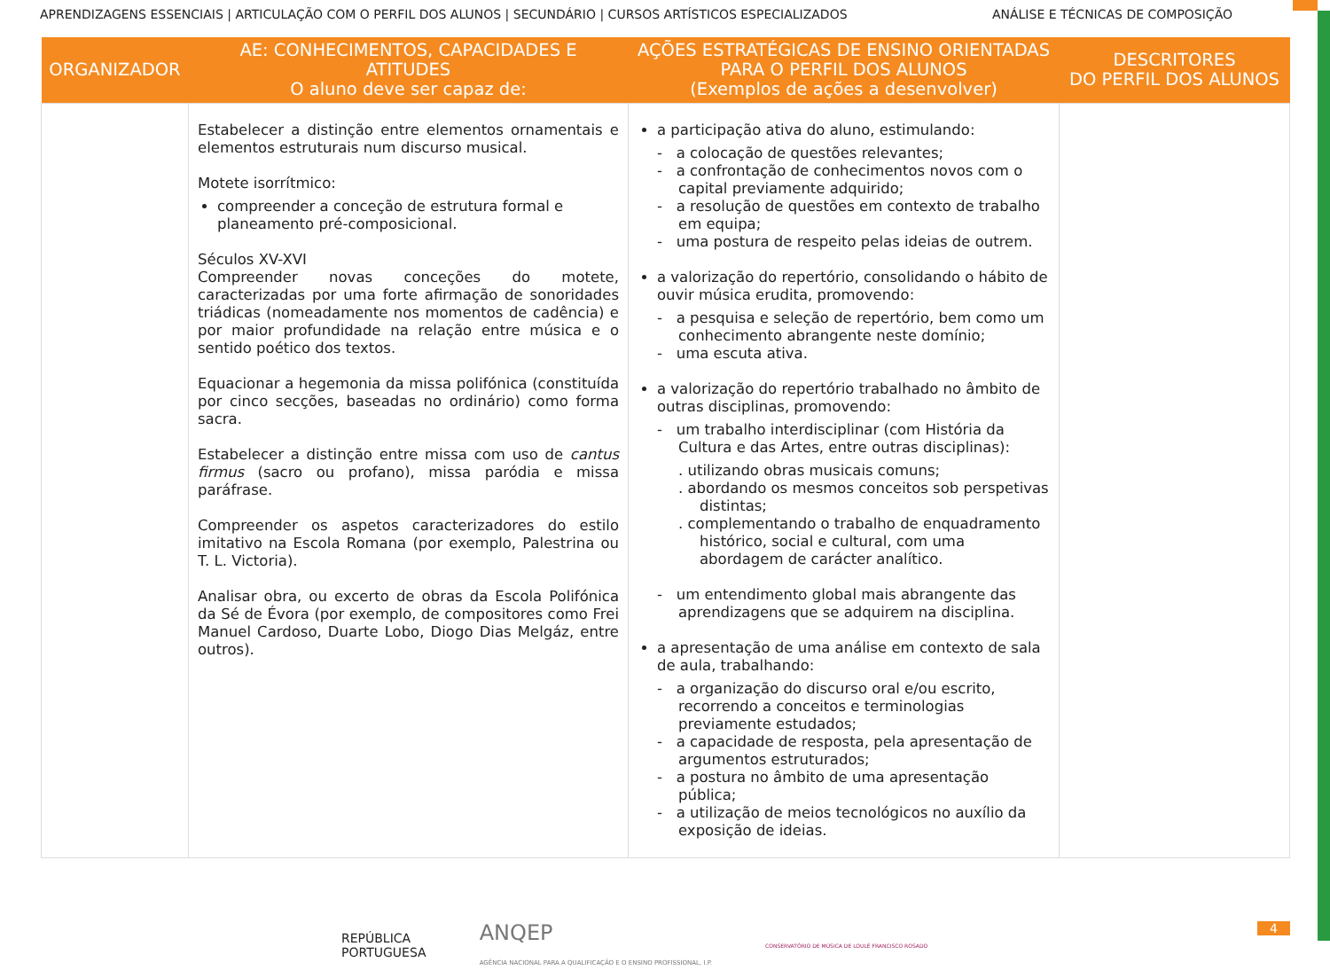APRENDIZAGENS ESSENCIAIS | ARTICULAÇÃO COM O PERFIL DOS ALUNOS | SECUNDÁRIO | CURSOS ARTÍSTICOS ESPECIALIZADOS ANÁLISE E TÉCNICAS DE COMPOSIÇÃO
| ORGANIZADOR | AE: CONHECIMENTOS, CAPACIDADES E ATITUDES O aluno deve ser capaz de: | AÇÕES ESTRATÉGICAS DE ENSINO ORIENTADAS PARA O PERFIL DOS ALUNOS (Exemplos de ações a desenvolver) | DESCRITORES DO PERFIL DOS ALUNOS |
| --- | --- | --- | --- |
| | Estabelecer a distinção entre elementos ornamentais e elementos estruturais num discurso musical. Motete isorrítmico: compreender a conceção de estrutura formal e planeamento pré-composicional. Séculos XV-XVI Compreender novas conceções do motete, caracterizadas por uma forte afirmação de sonoridades triádicas (nomeadamente nos momentos de cadência) e por maior profundidade na relação entre música e o sentido poético dos textos. Equacionar a hegemonia da missa polifónica (constituída por cinco secções, baseadas no ordinário) como forma sacra. Estabelecer a distinção entre missa com uso de cantus firmus (sacro ou profano), missa paródia e missa paráfrase. Compreender os aspetos caracterizadores do estilo imitativo na Escola Romana (por exemplo, Palestrina ou T. L. Victoria). Analisar obra, ou excerto de obras da Escola Polifónica da Sé de Évora (por exemplo, de compositores como Frei Manuel Cardoso, Duarte Lobo, Diogo Dias Melgáz, entre outros). | a participação ativa do aluno, estimulando: - a colocação de questões relevantes; - a confrontação de conhecimentos novos com o capital previamente adquirido; - a resolução de questões em contexto de trabalho em equipa; - uma postura de respeito pelas ideias de outrem. a valorização do repertório, consolidando o hábito de ouvir música erudita, promovendo: - a pesquisa e seleção de repertório, bem como um conhecimento abrangente neste domínio; - uma escuta ativa. a valorização do repertório trabalhado no âmbito de outras disciplinas, promovendo: - um trabalho interdisciplinar (com História da Cultura e das Artes, entre outras disciplinas): . utilizando obras musicais comuns; . abordando os mesmos conceitos sob perspetivas distintas; . complementando o trabalho de enquadramento histórico, social e cultural, com uma abordagem de carácter analítico. - um entendimento global mais abrangente das aprendizagens que se adquirem na disciplina. a apresentação de uma análise em contexto de sala de aula, trabalhando: - a organização do discurso oral e/ou escrito, recorrendo a conceitos e terminologias previamente estudados; - a capacidade de resposta, pela apresentação de argumentos estruturados; - a postura no âmbito de uma apresentação pública; - a utilização de meios tecnológicos no auxílio da exposição de ideias. | |
REPÚBLICA
PORTUGUESA ANQEP
AGÊNCIA NACIONAL PARA A QUALIFICAÇÃO E O ENSINO PROFISSIONAL, I.P. CONSERVATÓRIO DE MÚSICA DE LOULÉ FRANCISCO ROSADO
4